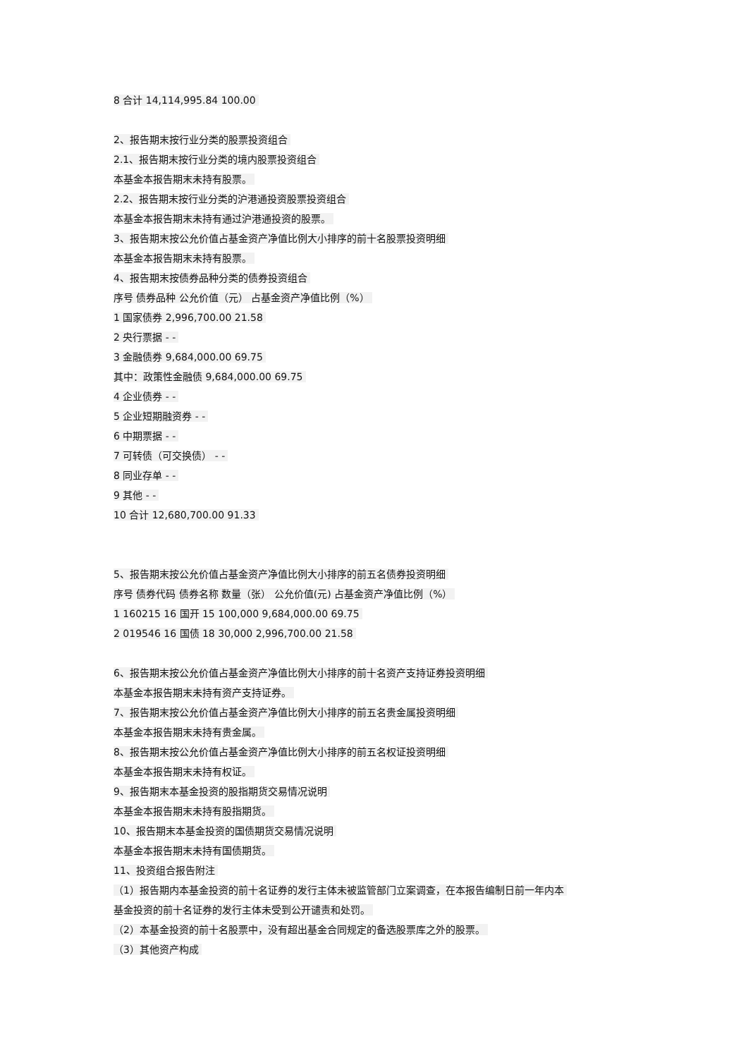8 合计 14,114,995.84 100.00
2、报告期末按行业分类的股票投资组合
2.1、报告期末按行业分类的境内股票投资组合
本基金本报告期末未持有股票。
2.2、报告期末按行业分类的沪港通投资股票投资组合
本基金本报告期末未持有通过沪港通投资的股票。
3、报告期末按公允价值占基金资产净值比例大小排序的前十名股票投资明细
本基金本报告期末未持有股票。
4、报告期末按债券品种分类的债券投资组合
序号 债券品种 公允价值（元） 占基金资产净值比例（%）
1 国家债券 2,996,700.00 21.58
2 央行票据 - -
3 金融债券 9,684,000.00 69.75
其中：政策性金融债 9,684,000.00 69.75
4 企业债券 - -
5 企业短期融资券 - -
6 中期票据 - -
7 可转债（可交换债） - -
8 同业存单 - -
9 其他 - -
10 合计 12,680,700.00 91.33
5、报告期末按公允价值占基金资产净值比例大小排序的前五名债券投资明细
序号 债券代码 债券名称 数量（张） 公允价值(元) 占基金资产净值比例（%）
1 160215 16 国开 15 100,000 9,684,000.00 69.75
2 019546 16 国债 18 30,000 2,996,700.00 21.58
6、报告期末按公允价值占基金资产净值比例大小排序的前十名资产支持证券投资明细
本基金本报告期末未持有资产支持证券。
7、报告期末按公允价值占基金资产净值比例大小排序的前五名贵金属投资明细
本基金本报告期末未持有贵金属。
8、报告期末按公允价值占基金资产净值比例大小排序的前五名权证投资明细
本基金本报告期末未持有权证。
9、报告期末本基金投资的股指期货交易情况说明
本基金本报告期末未持有股指期货。
10、报告期末本基金投资的国债期货交易情况说明
本基金本报告期末未持有国债期货。
11、投资组合报告附注
（1）报告期内本基金投资的前十名证券的发行主体未被监管部门立案调查，在本报告编制日前一年内本
基金投资的前十名证券的发行主体未受到公开谴责和处罚。
（2）本基金投资的前十名股票中，没有超出基金合同规定的备选股票库之外的股票。
（3）其他资产构成